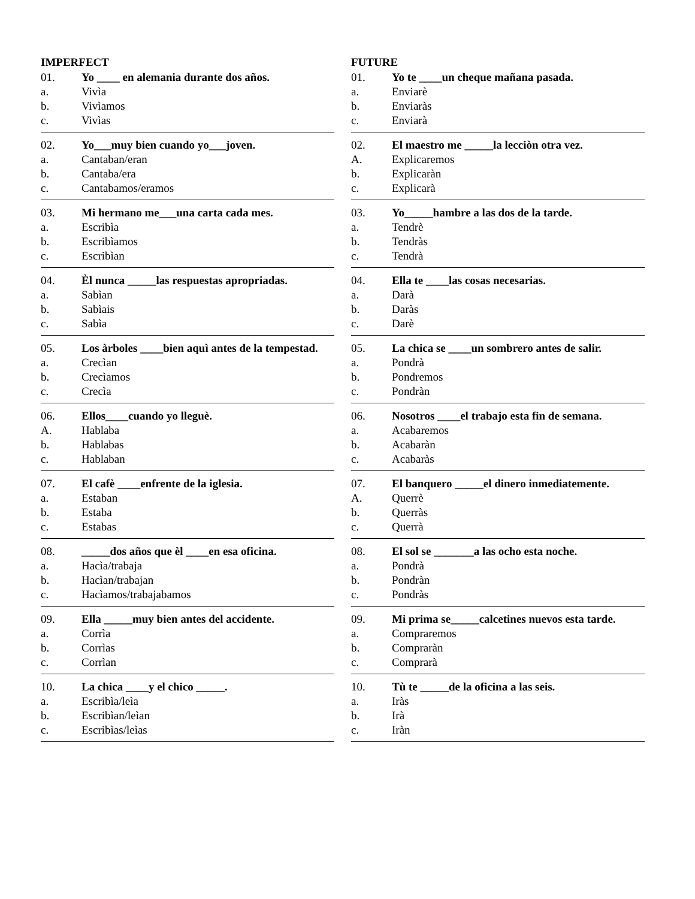IMPERFECT
01. Yo ____ en alemania durante dos años.
a. Vivìa
b. Vivìamos
c. Vivìas
02. Yo___muy bien cuando yo___joven.
a. Cantaban/eran
b. Cantaba/era
c. Cantabamos/eramos
03. Mi hermano me___una carta cada mes.
a. Escribìa
b. Escribìamos
c. Escribìan
04. Èl nunca _____las respuestas apropriadas.
a. Sabìan
b. Sabìais
c. Sabìa
05. Los àrboles ____bien aquì antes de la tempestad.
a. Crecìan
b. Crecìamos
c. Crecìa
06. Ellos____cuando yo lleguè.
A. Hablaba
b. Hablabas
c. Hablaban
07. El cafè ____enfrente de la iglesia.
a. Estaban
b. Estaba
c. Estabas
08. _____dos años que èl ____en esa oficina.
a. Hacìa/trabaja
b. Hacìan/trabajan
c. Hacìamos/trabajabamos
09. Ella _____muy bien antes del accidente.
a. Corrìa
b. Corrìas
c. Corrìan
10. La chica ____y el chico _____.
a. Escribìa/leìa
b. Escribìan/leìan
c. Escribìas/leìas
FUTURE
01. Yo te ____un cheque mañana pasada.
a. Enviarè
b. Enviaràs
c. Enviarà
02. El maestro me _____la lecciòn otra vez.
A. Explicaremos
b. Explicaràn
c. Explicarà
03. Yo_____hambre a las dos de la tarde.
a. Tendrè
b. Tendràs
c. Tendrà
04. Ella te ____las cosas necesarias.
a. Darà
b. Daràs
c. Darè
05. La chica se ____un sombrero antes de salir.
a. Pondrà
b. Pondremos
c. Pondràn
06. Nosotros ____el trabajo esta fin de semana.
a. Acabaremos
b. Acabaràn
c. Acabaràs
07. El banquero _____el dinero inmediatemente.
A. Querrè
b. Querràs
c. Querrà
08. El sol se _______a las ocho esta noche.
a. Pondrà
b. Pondràn
c. Pondràs
09. Mi prima se_____calcetines nuevos esta tarde.
a. Compraremos
b. Compraràn
c. Comprarà
10. Tù te _____de la oficina a las seis.
a. Iràs
b. Irà
c. Iràn